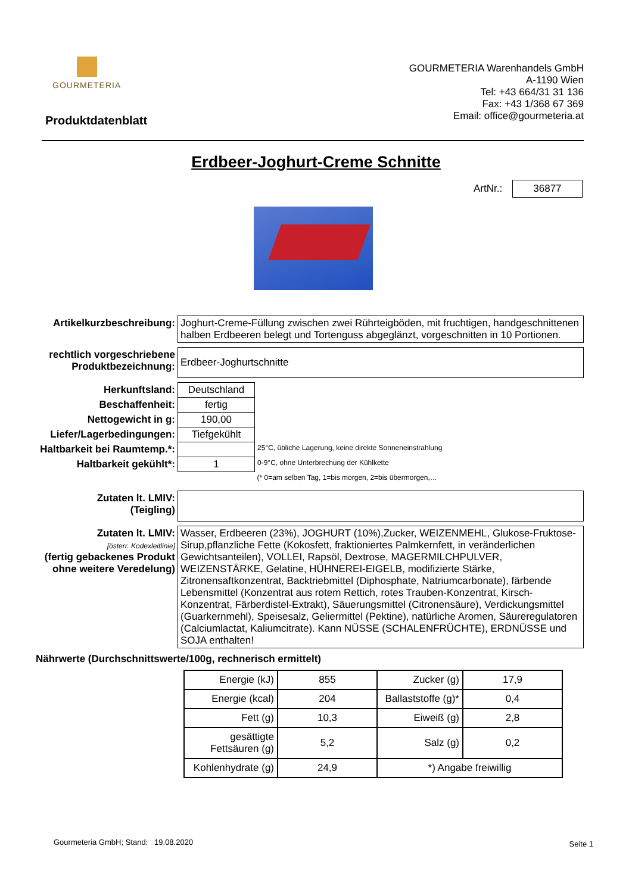GOURMETERIA
GOURMETERIA Warenhandels GmbH
A-1190 Wien
Tel: +43 664/31 31 136
Fax: +43 1/368 67 369
Email: office@gourmeteria.at
Produktdatenblatt
Erdbeer-Joghurt-Creme Schnitte
ArtNr.: 36877
| Artikelkurzbeschreibung: | Joghurt-Creme-Füllung zwischen zwei Rührteigböden, mit fruchtigen, handgeschnittenen halben Erdbeeren belegt und Tortenguss abgeglänzt, vorgeschnitten in 10 Portionen. | |
| rechtlich vorgeschriebene Produktbezeichnung: | Erdbeer-Joghurtschnitte | |
| Herkunftsland: | Deutschland | |
| Beschaffenheit: | fertig | |
| Nettogewicht in g: | 190,00 | |
| Liefer/Lagerbedingungen: | Tiefgekühlt | |
| Haltbarkeit bei Raumtemp.*: | | 25°C, übliche Lagerung, keine direkte Sonneneinstrahlung |
| Haltbarkeit gekühlt*: | 1 | 0-9°C, ohne Unterbrechung der Kühlkette |
| | | (* 0=am selben Tag, 1=bis morgen, 2=bis übermorgen,… |
| Zutaten lt. LMIV: (Teigling) | | |
| Zutaten lt. LMIV: [österr. Kodexleitlinie] (fertig gebackenes Produkt ohne weitere Veredelung) | Wasser, Erdbeeren (23%), JOGHURT (10%),Zucker, WEIZENMEHL, Glukose-Fruktose-Sirup,pflanzliche Fette (Kokosfett, fraktioniertes Palmkernfett, in veränderlichen Gewichtsanteilen), VOLLEI, Rapsöl, Dextrose, MAGERMILCHPULVER, WEIZENSTÄRKE, Gelatine, HÜHNEREI-EIGELB, modifizierte Stärke, Zitronensaftkonzentrat, Backtriebmittel (Diphosphate, Natriumcarbonate), färbende Lebensmittel (Konzentrat aus rotem Rettich, rotes Trauben-Konzentrat, Kirsch-Konzentrat, Färberdistel-Extrakt), Säuerungsmittel (Citronensäure), Verdickungsmittel (Guarkernmehl), Speisesalz, Geliermittel (Pektine), natürliche Aromen, Säureregulatoren (Calciumlactat, Kaliumcitrate). Kann NÜSSE (SCHALENFRÜCHTE), ERDNÜSSE und SOJA enthalten! | |
Nährwerte (Durchschnittswerte/100g, rechnerisch ermittelt)
| Energie (kJ) | 855 | Zucker (g) | 17,9 |
| Energie (kcal) | 204 | Ballaststoffe (g)* | 0,4 |
| Fett (g) | 10,3 | Eiweiß (g) | 2,8 |
| gesättigte Fettsäuren (g) | 5,2 | Salz (g) | 0,2 |
| Kohlenhydrate (g) | 24,9 | *) Angabe freiwillig | |
Gourmeteria GmbH; Stand: 19.08.2020
Seite 1